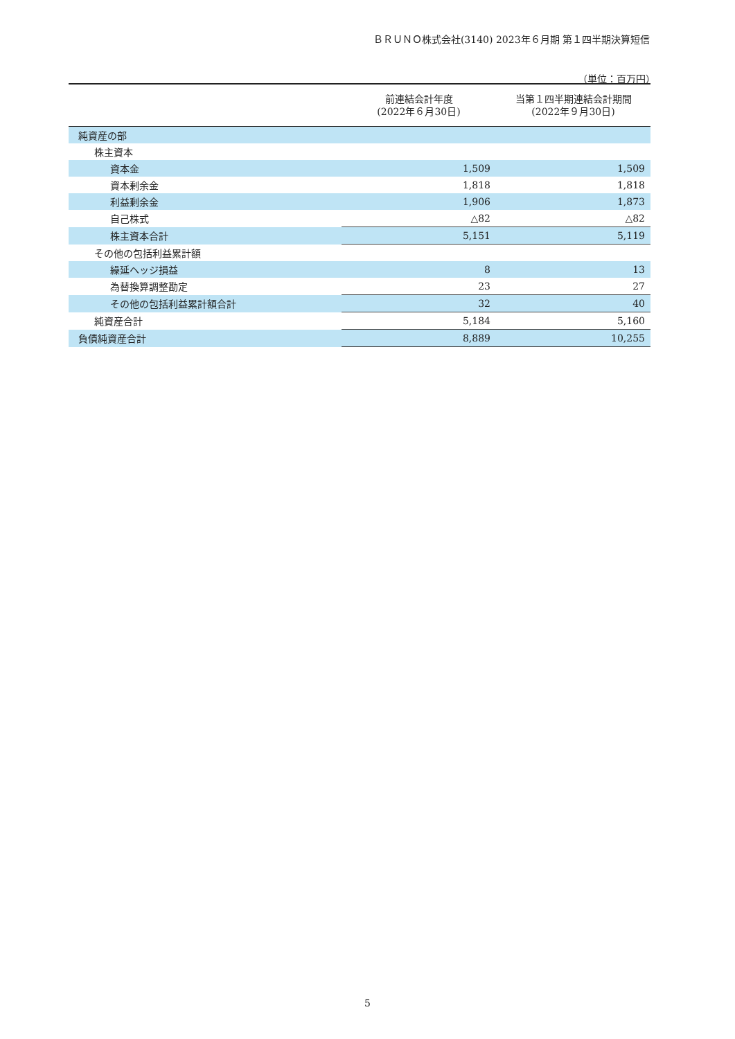ＢＲＵＮＯ株式会社(3140) 2023年６月期 第１四半期決算短信
（単位：百万円）
| | 前連結会計年度 (2022年６月30日) | 当第１四半期連結会計期間 (2022年９月30日) |
| --- | --- | --- |
| 純資産の部 | | |
| 株主資本 | | |
| 資本金 | 1,509 | 1,509 |
| 資本剰余金 | 1,818 | 1,818 |
| 利益剰余金 | 1,906 | 1,873 |
| 自己株式 | △82 | △82 |
| 株主資本合計 | 5,151 | 5,119 |
| その他の包括利益累計額 | | |
| 繰延ヘッジ損益 | 8 | 13 |
| 為替換算調整勘定 | 23 | 27 |
| その他の包括利益累計額合計 | 32 | 40 |
| 純資産合計 | 5,184 | 5,160 |
| 負債純資産合計 | 8,889 | 10,255 |
5